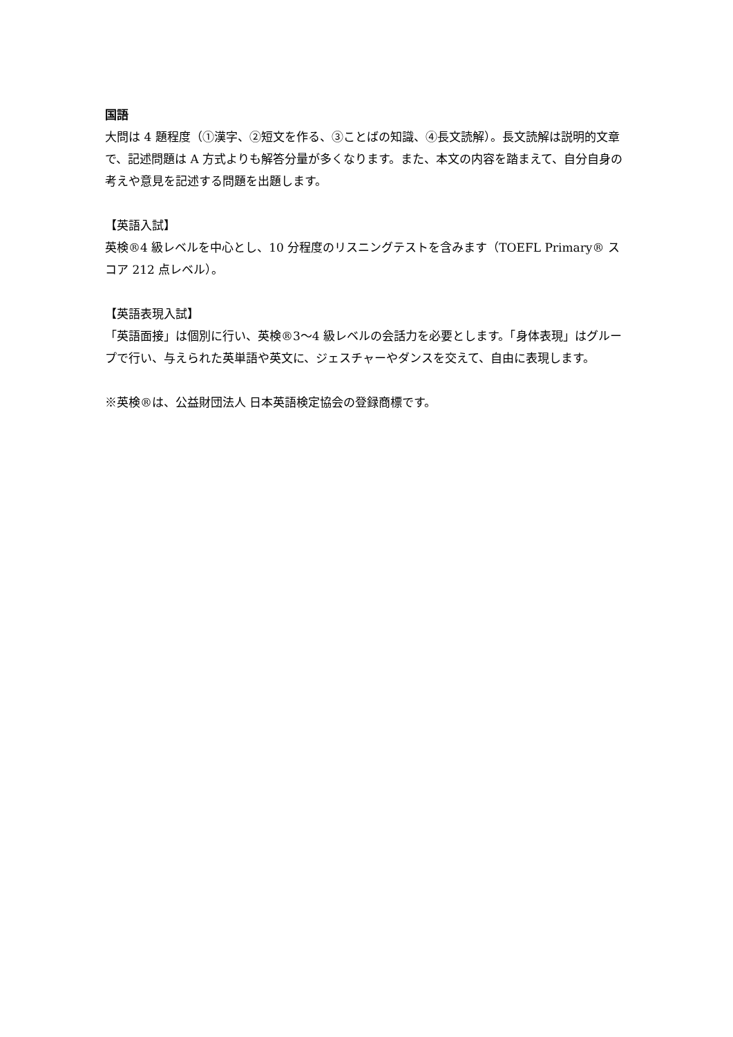国語
大問は 4 題程度（①漢字、②短文を作る、③ことばの知識、④長文読解）。長文読解は説明的文章で、記述問題は A 方式よりも解答分量が多くなります。また、本文の内容を踏まえて、自分自身の考えや意見を記述する問題を出題します。
【英語入試】
英検®4 級レベルを中心とし、10 分程度のリスニングテストを含みます（TOEFL Primary® スコア 212 点レベル）。
【英語表現入試】
「英語面接」は個別に行い、英検®3〜4 級レベルの会話力を必要とします。「身体表現」はグループで行い、与えられた英単語や英文に、ジェスチャーやダンスを交えて、自由に表現します。
※英検®は、公益財団法人 日本英語検定協会の登録商標です。